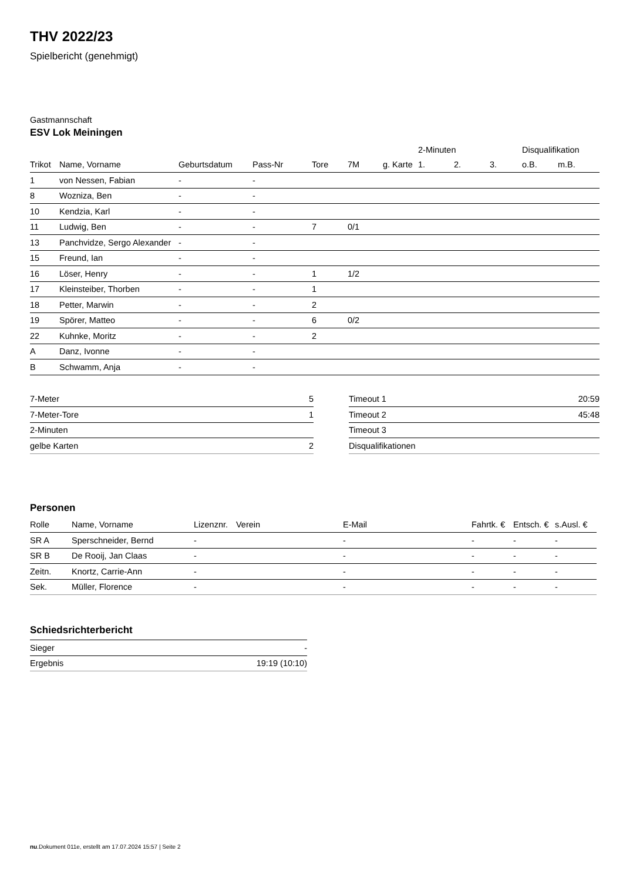THV 2022/23
Spielbericht (genehmigt)
Gastmannschaft
ESV Lok Meiningen
| | | | | | | | 2-Minuten | | | Disqualifikation | |
| --- | --- | --- | --- | --- | --- | --- | --- | --- | --- | --- | --- |
| Trikot | Name, Vorname | Geburtsdatum | Pass-Nr | Tore | 7M | g. Karte | 1. | 2. | 3. | o.B. | m.B. |
| 1 | von Nessen, Fabian | - | - | | | | | | | | |
| 8 | Wozniza, Ben | - | - | | | | | | | | |
| 10 | Kendzia, Karl | - | - | | | | | | | | |
| 11 | Ludwig, Ben | - | - | 7 | 0/1 | | | | | | |
| 13 | Panchvidze, Sergo Alexander | - | - | | | | | | | | |
| 15 | Freund, Ian | - | - | | | | | | | | |
| 16 | Löser, Henry | - | - | 1 | 1/2 | | | | | | |
| 17 | Kleinsteiber, Thorben | - | - | 1 | | | | | | | |
| 18 | Petter, Marwin | - | - | 2 | | | | | | | |
| 19 | Spörer, Matteo | - | - | 6 | 0/2 | | | | | | |
| 22 | Kuhnke, Moritz | - | - | 2 | | | | | | | |
| A | Danz, Ivonne | - | - | | | | | | | | |
| B | Schwamm, Anja | - | - | | | | | | | | |
| 7-Meter | 5 |
| 7-Meter-Tore | 1 |
| 2-Minuten | |
| gelbe Karten | 2 |
| Timeout 1 | 20:59 |
| Timeout 2 | 45:48 |
| Timeout 3 | |
| Disqualifikationen | |
Personen
| Rolle | Name, Vorname | Lizenznr. | Verein | E-Mail | Fahrtk. € | Entsch. € | s.Ausl. € |
| --- | --- | --- | --- | --- | --- | --- | --- |
| SR A | Sperschneider, Bernd | - | | - | - | - | - |
| SR B | De Rooij, Jan Claas | - | | - | - | - | - |
| Zeitn. | Knortz, Carrie-Ann | - | | - | - | - | - |
| Sek. | Müller, Florence | - | | - | - | - | - |
Schiedsrichterbericht
| Sieger | - |
| Ergebnis | 19:19 (10:10) |
nu.Dokument 011e, erstellt am 17.07.2024 15:57 | Seite 2